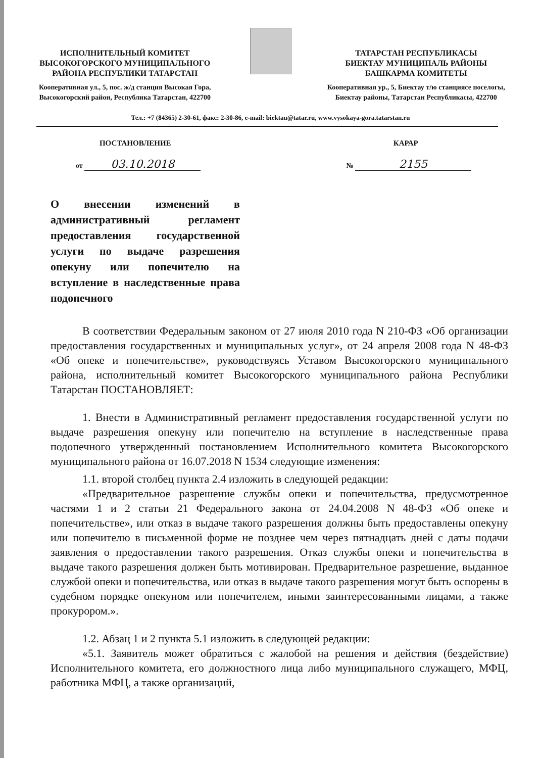ИСПОЛНИТЕЛЬНЫЙ КОМИТЕТ
ВЫСОКОГОРСКОГО МУНИЦИПАЛЬНОГО
РАЙОНА РЕСПУБЛИКИ ТАТАРСТАН
Кооперативная ул., 5, пос. ж/д станция Высокая Гора,
Высокогорский район, Республика Татарстан, 422700
ТАТАРСТАН РЕСПУБЛИКАСЫ
БИЕКТАУ МУНИЦИПАЛЬ РАЙОНЫ
БАШКАРМА КОМИТЕТЫ
Кооперативная ур., 5, Биектау т/ю станциясе поселогы,
Биектау районы, Татарстан Республикасы, 422700
Тел.: +7 (84365) 2-30-61, факс: 2-30-86, e-mail: biektau@tatar.ru, www.vysokaya-gora.tatarstan.ru
ПОСТАНОВЛЕНИЕ КАРАР
от 03.10.2018
№ 2155
О внесении изменений в административный регламент предоставления государственной услуги по выдаче разрешения опекуну или попечителю на вступление в наследственные права подопечного
В соответствии Федеральным законом от 27 июля 2010 года N 210-ФЗ «Об организации предоставления государственных и муниципальных услуг», от 24 апреля 2008 года N 48-ФЗ «Об опеке и попечительстве», руководствуясь Уставом Высокогорского муниципального района, исполнительный комитет Высокогорского муниципального района Республики Татарстан ПОСТАНОВЛЯЕТ:
1. Внести в Административный регламент предоставления государственной услуги по выдаче разрешения опекуну или попечителю на вступление в наследственные права подопечного утвержденный постановлением Исполнительного комитета Высокогорского муниципального района от 16.07.2018 N 1534 следующие изменения:
1.1. второй столбец пункта 2.4 изложить в следующей редакции:
«Предварительное разрешение службы опеки и попечительства, предусмотренное частями 1 и 2 статьи 21 Федерального закона от 24.04.2008 N 48-ФЗ «Об опеке и попечительстве», или отказ в выдаче такого разрешения должны быть предоставлены опекуну или попечителю в письменной форме не позднее чем через пятнадцать дней с даты подачи заявления о предоставлении такого разрешения. Отказ службы опеки и попечительства в выдаче такого разрешения должен быть мотивирован. Предварительное разрешение, выданное службой опеки и попечительства, или отказ в выдаче такого разрешения могут быть оспорены в судебном порядке опекуном или попечителем, иными заинтересованными лицами, а также прокурором.».
1.2. Абзац 1 и 2 пункта 5.1 изложить в следующей редакции:
«5.1. Заявитель может обратиться с жалобой на решения и действия (бездействие) Исполнительного комитета, его должностного лица либо муниципального служащего, МФЦ, работника МФЦ, а также организаций,